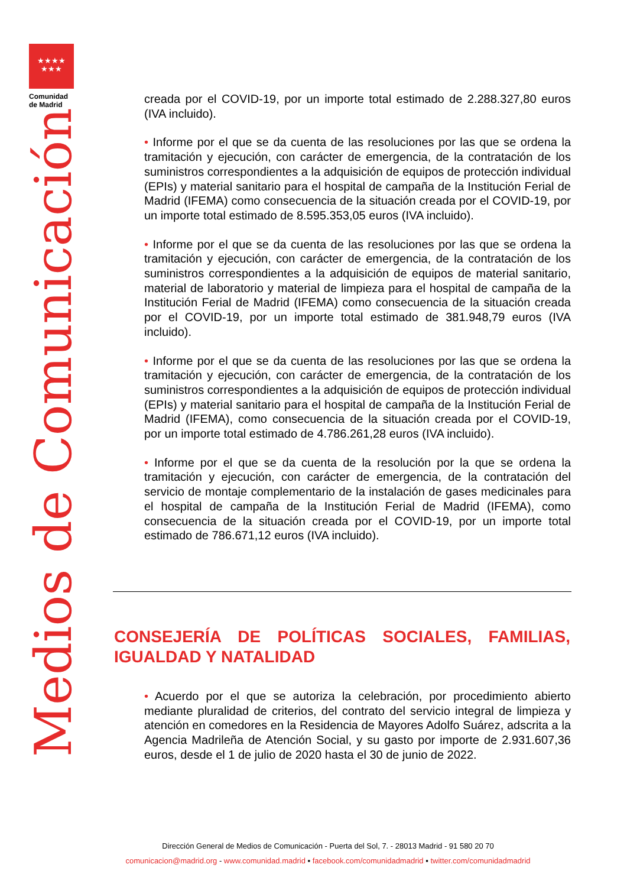★★★★
★★★
Comunidad
de Madrid
Medios de Comunicación
creada por el COVID-19, por un importe total estimado de 2.288.327,80 euros (IVA incluido).
• Informe por el que se da cuenta de las resoluciones por las que se ordena la tramitación y ejecución, con carácter de emergencia, de la contratación de los suministros correspondientes a la adquisición de equipos de protección individual (EPIs) y material sanitario para el hospital de campaña de la Institución Ferial de Madrid (IFEMA) como consecuencia de la situación creada por el COVID-19, por un importe total estimado de 8.595.353,05 euros (IVA incluido).
• Informe por el que se da cuenta de las resoluciones por las que se ordena la tramitación y ejecución, con carácter de emergencia, de la contratación de los suministros correspondientes a la adquisición de equipos de material sanitario, material de laboratorio y material de limpieza para el hospital de campaña de la Institución Ferial de Madrid (IFEMA) como consecuencia de la situación creada por el COVID-19, por un importe total estimado de 381.948,79 euros (IVA incluido).
• Informe por el que se da cuenta de las resoluciones por las que se ordena la tramitación y ejecución, con carácter de emergencia, de la contratación de los suministros correspondientes a la adquisición de equipos de protección individual (EPIs) y material sanitario para el hospital de campaña de la Institución Ferial de Madrid (IFEMA), como consecuencia de la situación creada por el COVID-19, por un importe total estimado de 4.786.261,28 euros (IVA incluido).
• Informe por el que se da cuenta de la resolución por la que se ordena la tramitación y ejecución, con carácter de emergencia, de la contratación del servicio de montaje complementario de la instalación de gases medicinales para el hospital de campaña de la Institución Ferial de Madrid (IFEMA), como consecuencia de la situación creada por el COVID-19, por un importe total estimado de 786.671,12 euros (IVA incluido).
CONSEJERÍA DE POLÍTICAS SOCIALES, FAMILIAS, IGUALDAD Y NATALIDAD
• Acuerdo por el que se autoriza la celebración, por procedimiento abierto mediante pluralidad de criterios, del contrato del servicio integral de limpieza y atención en comedores en la Residencia de Mayores Adolfo Suárez, adscrita a la Agencia Madrileña de Atención Social, y su gasto por importe de 2.931.607,36 euros, desde el 1 de julio de 2020 hasta el 30 de junio de 2022.
Dirección General de Medios de Comunicación - Puerta del Sol, 7. - 28013 Madrid - 91 580 20 70
comunicacion@madrid.org - www.comunidad.madrid ▪ facebook.com/comunidadmadrid ▪ twitter.com/comunidadmadrid